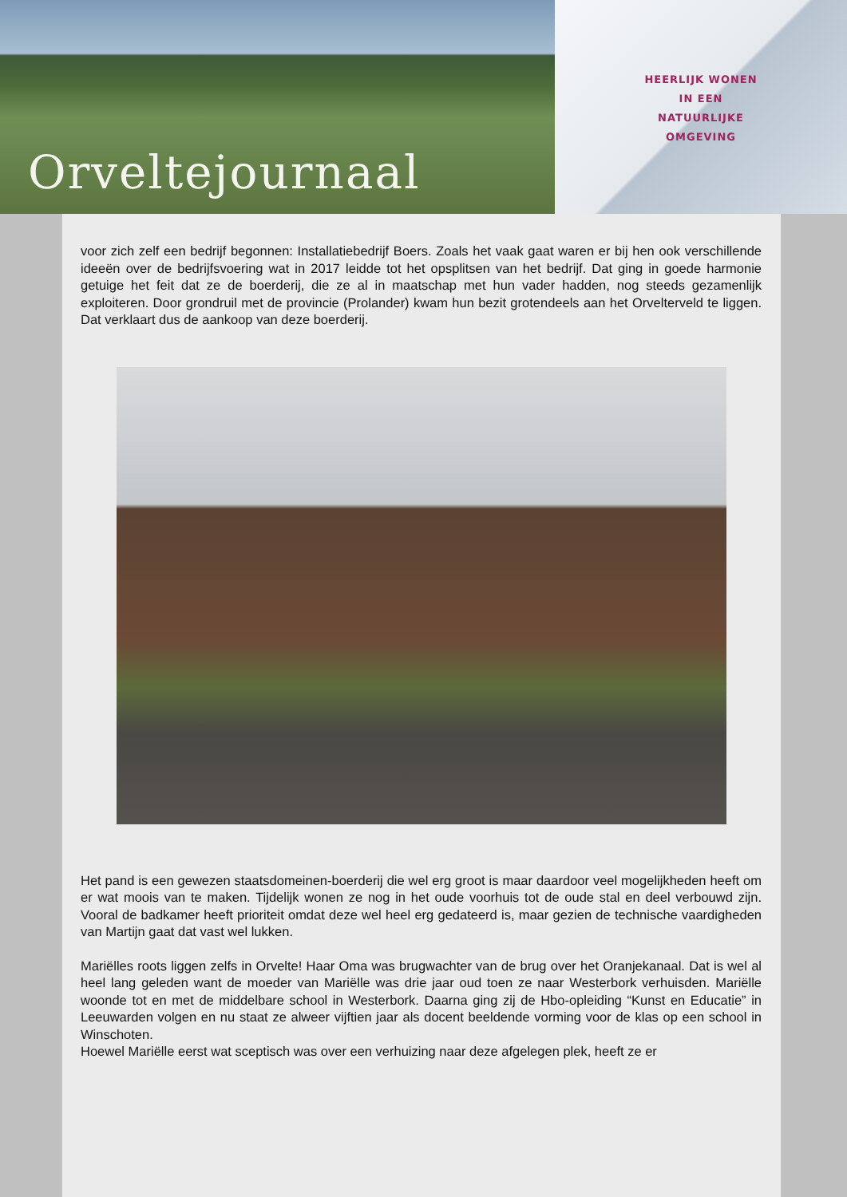Orveltejournaal
HEERLIJK WONEN
IN EEN
NATUURLIJKE
OMGEVING
voor zich zelf een bedrijf begonnen: Installatiebedrijf Boers. Zoals het vaak gaat waren er bij hen ook verschillende ideeën over de bedrijfsvoering wat in 2017 leidde tot het opsplitsen van het bedrijf. Dat ging in goede harmonie getuige het feit dat ze de boerderij, die ze al in maatschap met hun vader hadden, nog steeds gezamenlijk exploiteren. Door grondruil met de provincie (Prolander) kwam hun bezit grotendeels aan het Orvelterveld te liggen. Dat verklaart dus de aankoop van deze boerderij.
Het pand is een gewezen staatsdomeinen-boerderij die wel erg groot is maar daardoor veel mogelijkheden heeft om er wat moois van te maken. Tijdelijk wonen ze nog in het oude voorhuis tot de oude stal en deel verbouwd zijn. Vooral de badkamer heeft prioriteit omdat deze wel heel erg gedateerd is, maar gezien de technische vaardigheden van Martijn gaat dat vast wel lukken.
Mariëlles roots liggen zelfs in Orvelte! Haar Oma was brugwachter van de brug over het Oranjekanaal. Dat is wel al heel lang geleden want de moeder van Mariëlle was drie jaar oud toen ze naar Westerbork verhuisden. Mariëlle woonde tot en met de middelbare school in Westerbork. Daarna ging zij de Hbo-opleiding “Kunst en Educatie” in Leeuwarden volgen en nu staat ze alweer vijftien jaar als docent beeldende vorming voor de klas op een school in Winschoten.
Hoewel Mariëlle eerst wat sceptisch was over een verhuizing naar deze afgelegen plek, heeft ze er